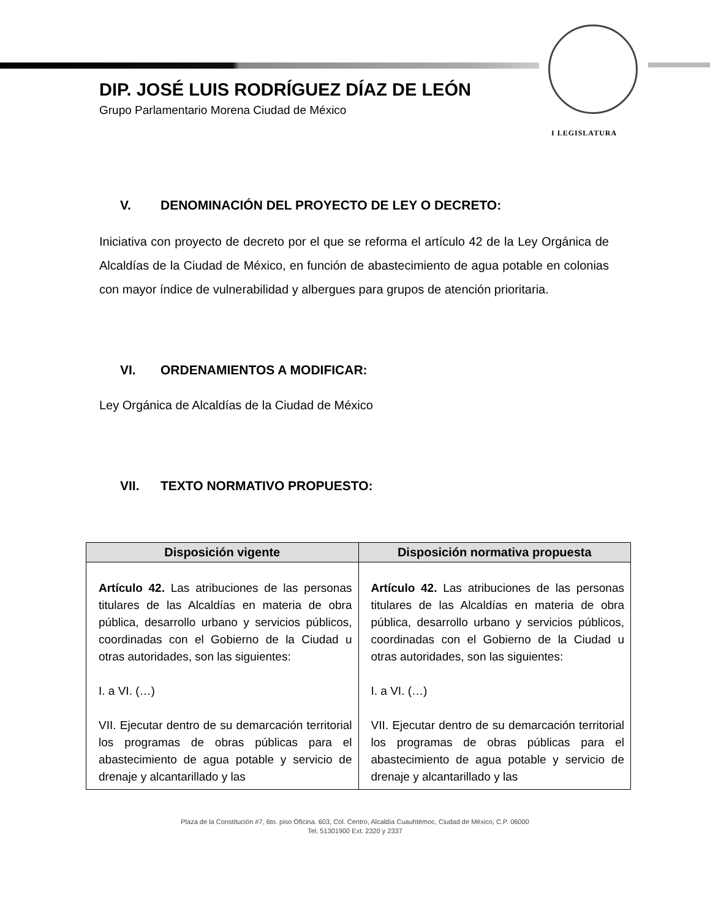I LEGISLATURA
DIP. JOSÉ LUIS RODRÍGUEZ DÍAZ DE LEÓN
Grupo Parlamentario Morena Ciudad de México
V. DENOMINACIÓN DEL PROYECTO DE LEY O DECRETO:
Iniciativa con proyecto de decreto por el que se reforma el artículo 42 de la Ley Orgánica de Alcaldías de la Ciudad de México, en función de abastecimiento de agua potable en colonias con mayor índice de vulnerabilidad y albergues para grupos de atención prioritaria.
VI. ORDENAMIENTOS A MODIFICAR:
Ley Orgánica de Alcaldías de la Ciudad de México
VII. TEXTO NORMATIVO PROPUESTO:
| Disposición vigente | Disposición normativa propuesta |
| --- | --- |
| Artículo 42. Las atribuciones de las personas titulares de las Alcaldías en materia de obra pública, desarrollo urbano y servicios públicos, coordinadas con el Gobierno de la Ciudad u otras autoridades, son las siguientes: I. a VI. (…) VII. Ejecutar dentro de su demarcación territorial los programas de obras públicas para el abastecimiento de agua potable y servicio de drenaje y alcantarillado y las | Artículo 42. Las atribuciones de las personas titulares de las Alcaldías en materia de obra pública, desarrollo urbano y servicios públicos, coordinadas con el Gobierno de la Ciudad u otras autoridades, son las siguientes: I. a VI. (…) VII. Ejecutar dentro de su demarcación territorial los programas de obras públicas para el abastecimiento de agua potable y servicio de drenaje y alcantarillado y las |
Plaza de la Constitución #7, 6to. piso Oficina. 603, Col. Centro, Alcaldía Cuauhtémoc, Ciudad de México, C.P. 06000
Tel. 51301900 Ext. 2320 y 2337